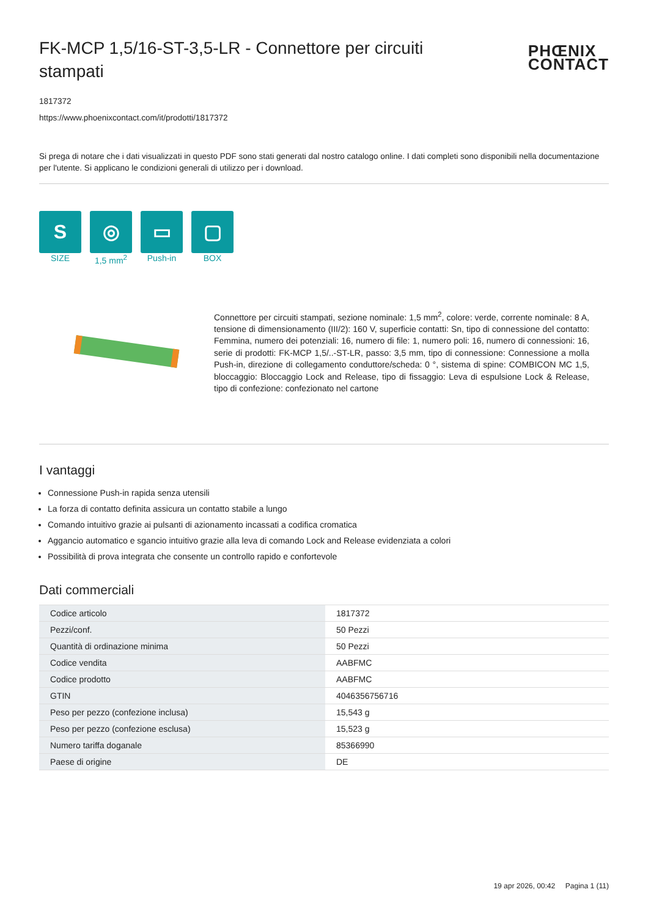FK-MCP 1,5/16-ST-3,5-LR - Connettore per circuiti stampati
PHŒNIX
CONTACT
1817372
https://www.phoenixcontact.com/it/prodotti/1817372
Si prega di notare che i dati visualizzati in questo PDF sono stati generati dal nostro catalogo online. I dati completi sono disponibili nella documentazione per l'utente. Si applicano le condizioni generali di utilizzo per i download.
S
SIZE
◎
1,5 mm<sup>2</sup>
▭
Push-in
▢
BOX
Connettore per circuiti stampati, sezione nominale: 1,5 mm<sup>2</sup>, colore: verde, corrente nominale: 8 A, tensione di dimensionamento (III/2): 160 V, superficie contatti: Sn, tipo di connessione del contatto: Femmina, numero dei potenziali: 16, numero di file: 1, numero poli: 16, numero di connessioni: 16, serie di prodotti: FK-MCP 1,5/..-ST-LR, passo: 3,5 mm, tipo di connessione: Connessione a molla Push-in, direzione di collegamento conduttore/scheda: 0 °, sistema di spine: COMBICON MC 1,5, bloccaggio: Bloccaggio Lock and Release, tipo di fissaggio: Leva di espulsione Lock & Release, tipo di confezione: confezionato nel cartone
I vantaggi
Connessione Push-in rapida senza utensili
La forza di contatto definita assicura un contatto stabile a lungo
Comando intuitivo grazie ai pulsanti di azionamento incassati a codifica cromatica
Aggancio automatico e sgancio intuitivo grazie alla leva di comando Lock and Release evidenziata a colori
Possibilità di prova integrata che consente un controllo rapido e confortevole
Dati commerciali
| Codice articolo | 1817372 |
| Pezzi/conf. | 50 Pezzi |
| Quantità di ordinazione minima | 50 Pezzi |
| Codice vendita | AABFMC |
| Codice prodotto | AABFMC |
| GTIN | 4046356756716 |
| Peso per pezzo (confezione inclusa) | 15,543 g |
| Peso per pezzo (confezione esclusa) | 15,523 g |
| Numero tariffa doganale | 85366990 |
| Paese di origine | DE |
19 apr 2026, 00:42 Pagina 1 (11)